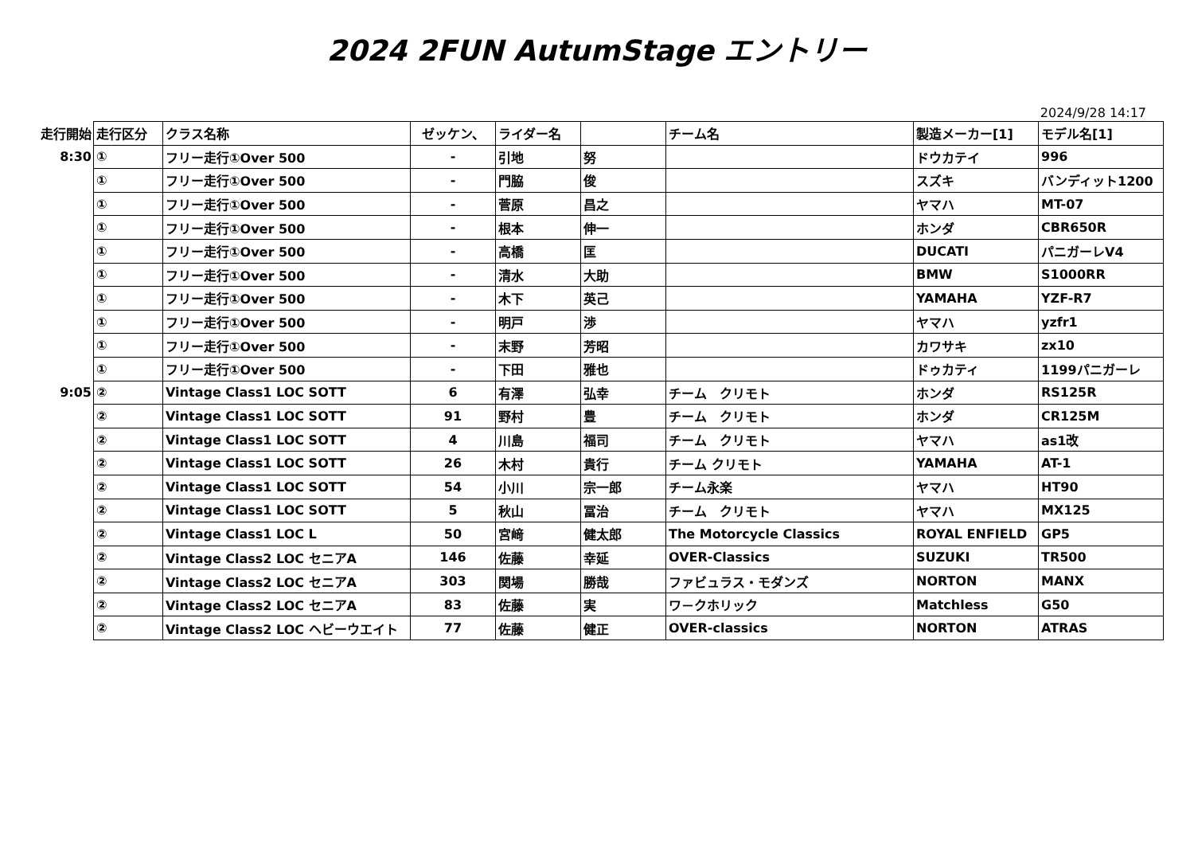2024 2FUN AutumStage エントリー
2024/9/28 14:17
| 走行開始 | 走行区分 | クラス名称 | ゼッケン、 | ライダー名 | | チーム名 | 製造メーカー[1] | モデル名[1] |
| --- | --- | --- | --- | --- | --- | --- | --- | --- |
| 8:30 | ① | フリー走行①Over 500 | - | 引地 | 努 | | ドウカテイ | 996 |
| | ① | フリー走行①Over 500 | - | 門脇 | 俊 | | スズキ | バンディット1200 |
| | ① | フリー走行①Over 500 | - | 菅原 | 昌之 | | ヤマハ | MT-07 |
| | ① | フリー走行①Over 500 | - | 根本 | 伸一 | | ホンダ | CBR650R |
| | ① | フリー走行①Over 500 | - | 高橋 | 匡 | | DUCATI | パニガーレV4 |
| | ① | フリー走行①Over 500 | - | 清水 | 大助 | | BMW | S1000RR |
| | ① | フリー走行①Over 500 | - | 木下 | 英己 | | YAMAHA | YZF-R7 |
| | ① | フリー走行①Over 500 | - | 明戸 | 渉 | | ヤマハ | yzfr1 |
| | ① | フリー走行①Over 500 | - | 末野 | 芳昭 | | カワサキ | zx10 |
| | ① | フリー走行①Over 500 | - | 下田 | 雅也 | | ドゥカティ | 1199パニガーレ |
| 9:05 | ② | Vintage Class1 LOC SOTT | 6 | 有澤 | 弘幸 | チーム クリモト | ホンダ | RS125R |
| | ② | Vintage Class1 LOC SOTT | 91 | 野村 | 豊 | チーム クリモト | ホンダ | CR125M |
| | ② | Vintage Class1 LOC SOTT | 4 | 川島 | 福司 | チーム クリモト | ヤマハ | as1改 |
| | ② | Vintage Class1 LOC SOTT | 26 | 木村 | 貴行 | チーム クリモト | YAMAHA | AT-1 |
| | ② | Vintage Class1 LOC SOTT | 54 | 小川 | 宗一郎 | チーム永楽 | ヤマハ | HT90 |
| | ② | Vintage Class1 LOC SOTT | 5 | 秋山 | 冨治 | チーム クリモト | ヤマハ | MX125 |
| | ② | Vintage Class1 LOC L | 50 | 宮﨑 | 健太郎 | The Motorcycle Classics | ROYAL ENFIELD | GP5 |
| | ② | Vintage Class2 LOC セニアA | 146 | 佐藤 | 幸延 | OVER-Classics | SUZUKI | TR500 |
| | ② | Vintage Class2 LOC セニアA | 303 | 関場 | 勝哉 | ファビュラス・モダンズ | NORTON | MANX |
| | ② | Vintage Class2 LOC セニアA | 83 | 佐藤 | 実 | ワ－クホリック | Matchless | G50 |
| | ② | Vintage Class2 LOC ヘビーウエイト | 77 | 佐藤 | 健正 | OVER-classics | NORTON | ATRAS |